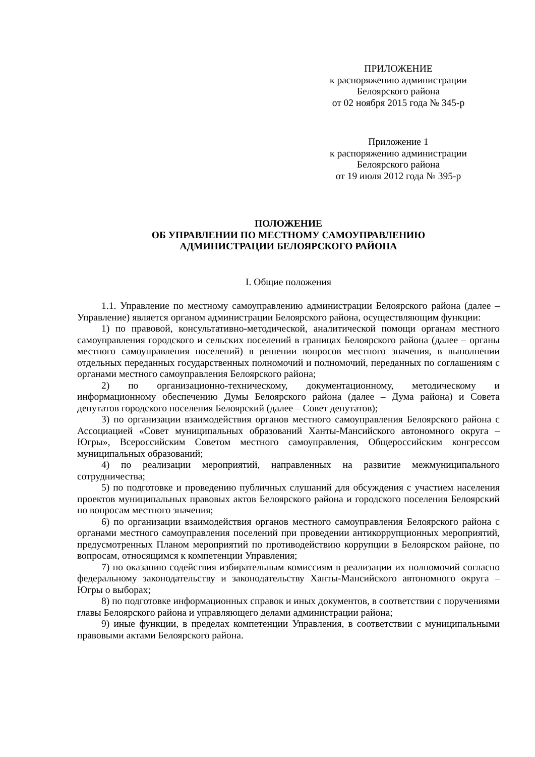ПРИЛОЖЕНИЕ
к распоряжению администрации
Белоярского района
от 02 ноября 2015 года № 345-р
Приложение 1
к распоряжению администрации
Белоярского района
от 19 июля 2012 года № 395-р
ПОЛОЖЕНИЕ
ОБ УПРАВЛЕНИИ ПО МЕСТНОМУ САМОУПРАВЛЕНИЮ
АДМИНИСТРАЦИИ БЕЛОЯРСКОГО РАЙОНА
I. Общие положения
1.1. Управление по местному самоуправлению администрации Белоярского района (далее – Управление) является органом администрации Белоярского района, осуществляющим функции:
1) по правовой, консультативно-методической, аналитической помощи органам местного самоуправления городского и сельских поселений в границах Белоярского района (далее – органы местного самоуправления поселений) в решении вопросов местного значения, в выполнении отдельных переданных государственных полномочий и полномочий, переданных по соглашениям с органами местного самоуправления Белоярского района;
2) по организационно-техническому, документационному, методическому и информационному обеспечению Думы Белоярского района (далее – Дума района) и Совета депутатов городского поселения Белоярский (далее – Совет депутатов);
3) по организации взаимодействия органов местного самоуправления Белоярского района с Ассоциацией «Совет муниципальных образований Ханты-Мансийского автономного округа – Югры», Всероссийским Советом местного самоуправления, Общероссийским конгрессом муниципальных образований;
4) по реализации мероприятий, направленных на развитие межмуниципального сотрудничества;
5) по подготовке и проведению публичных слушаний для обсуждения с участием населения проектов муниципальных правовых актов Белоярского района и городского поселения Белоярский по вопросам местного значения;
6) по организации взаимодействия органов местного самоуправления Белоярского района с органами местного самоуправления поселений при проведении антикоррупционных мероприятий, предусмотренных Планом мероприятий по противодействию коррупции в Белоярском районе, по вопросам, относящимся к компетенции Управления;
7) по оказанию содействия избирательным комиссиям в реализации их полномочий согласно федеральному законодательству и законодательству Ханты-Мансийского автономного округа – Югры о выборах;
8) по подготовке информационных справок и иных документов, в соответствии с поручениями главы Белоярского района и управляющего делами администрации района;
9) иные функции, в пределах компетенции Управления, в соответствии с муниципальными правовыми актами Белоярского района.